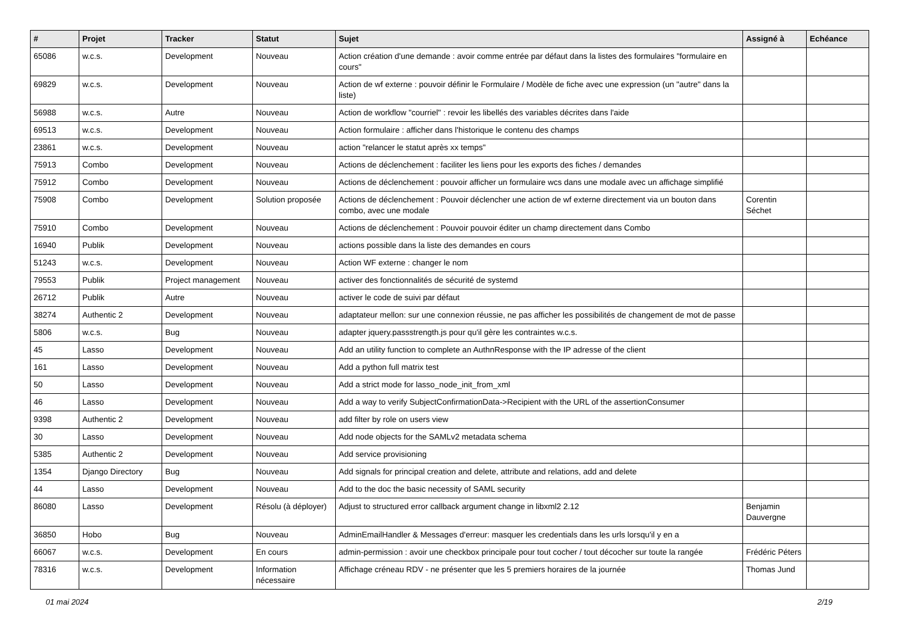| # | Projet | Tracker | Statut | Sujet | Assigné à | Echéance |
| --- | --- | --- | --- | --- | --- | --- |
| 65086 | w.c.s. | Development | Nouveau | Action création d'une demande : avoir comme entrée par défaut dans la listes des formulaires "formulaire en cours" | | |
| 69829 | w.c.s. | Development | Nouveau | Action de wf externe : pouvoir définir le Formulaire / Modèle de fiche avec une expression (un "autre" dans la liste) | | |
| 56988 | w.c.s. | Autre | Nouveau | Action de workflow "courriel" : revoir les libellés des variables décrites dans l'aide | | |
| 69513 | w.c.s. | Development | Nouveau | Action formulaire : afficher dans l'historique le contenu des champs | | |
| 23861 | w.c.s. | Development | Nouveau | action "relancer le statut après xx temps" | | |
| 75913 | Combo | Development | Nouveau | Actions de déclenchement : faciliter les liens pour les exports des fiches / demandes | | |
| 75912 | Combo | Development | Nouveau | Actions de déclenchement : pouvoir afficher un formulaire wcs dans une modale avec un affichage simplifié | | |
| 75908 | Combo | Development | Solution proposée | Actions de déclenchement : Pouvoir déclencher une action de wf externe directement via un bouton dans combo, avec une modale | Corentin Séchet | |
| 75910 | Combo | Development | Nouveau | Actions de déclenchement : Pouvoir pouvoir éditer un champ directement dans Combo | | |
| 16940 | Publik | Development | Nouveau | actions possible dans la liste des demandes en cours | | |
| 51243 | w.c.s. | Development | Nouveau | Action WF externe : changer le nom | | |
| 79553 | Publik | Project management | Nouveau | activer des fonctionnalités de sécurité de systemd | | |
| 26712 | Publik | Autre | Nouveau | activer le code de suivi par défaut | | |
| 38274 | Authentic 2 | Development | Nouveau | adaptateur mellon: sur une connexion réussie, ne pas afficher les possibilités de changement de mot de passe | | |
| 5806 | w.c.s. | Bug | Nouveau | adapter jquery.passstrength.js pour qu'il gère les contraintes w.c.s. | | |
| 45 | Lasso | Development | Nouveau | Add an utility function to complete an AuthnResponse with the IP adresse of the client | | |
| 161 | Lasso | Development | Nouveau | Add a python full matrix test | | |
| 50 | Lasso | Development | Nouveau | Add a strict mode for lasso_node_init_from_xml | | |
| 46 | Lasso | Development | Nouveau | Add a way to verify SubjectConfirmationData->Recipient with the URL of the assertionConsumer | | |
| 9398 | Authentic 2 | Development | Nouveau | add filter by role on users view | | |
| 30 | Lasso | Development | Nouveau | Add node objects for the SAMLv2 metadata schema | | |
| 5385 | Authentic 2 | Development | Nouveau | Add service provisioning | | |
| 1354 | Django Directory | Bug | Nouveau | Add signals for principal creation and delete, attribute and relations, add and delete | | |
| 44 | Lasso | Development | Nouveau | Add to the doc the basic necessity of SAML security | | |
| 86080 | Lasso | Development | Résolu (à déployer) | Adjust to structured error callback argument change in libxml2 2.12 | Benjamin Dauvergne | |
| 36850 | Hobo | Bug | Nouveau | AdminEmailHandler & Messages d'erreur: masquer les credentials dans les urls lorsqu'il y en a | | |
| 66067 | w.c.s. | Development | En cours | admin-permission : avoir une checkbox principale pour tout cocher / tout décocher sur toute la rangée | Frédéric Péters | |
| 78316 | w.c.s. | Development | Information nécessaire | Affichage créneau RDV - ne présenter que les 5 premiers horaires de la journée | Thomas Jund | |
01 mai 2024 2/19